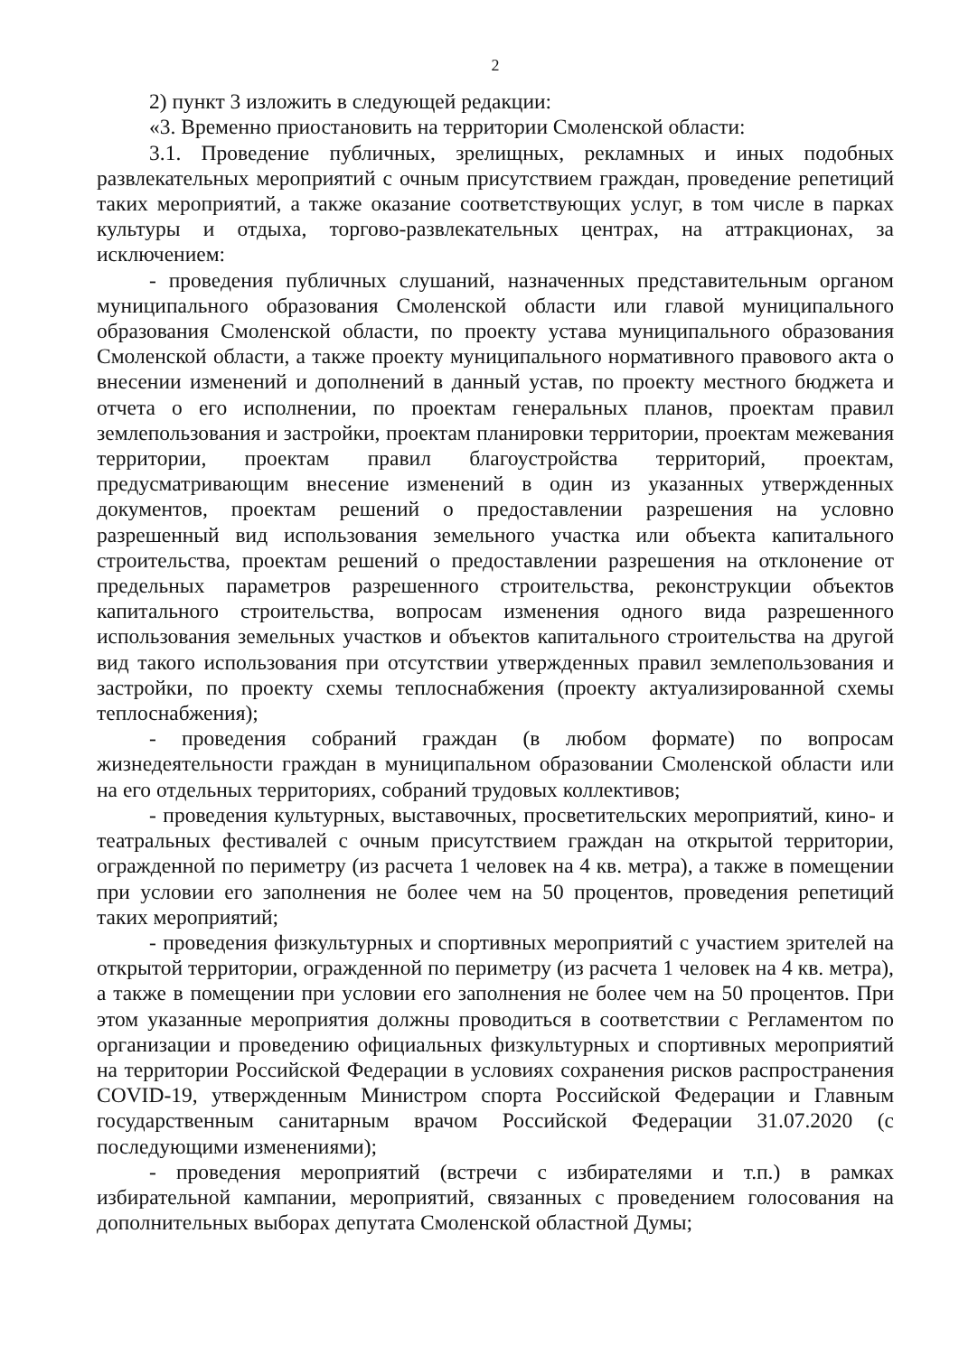2
2) пункт 3 изложить в следующей редакции:
«3. Временно приостановить на территории Смоленской области:
3.1. Проведение публичных, зрелищных, рекламных и иных подобных развлекательных мероприятий с очным присутствием граждан, проведение репетиций таких мероприятий, а также оказание соответствующих услуг, в том числе в парках культуры и отдыха, торгово-развлекательных центрах, на аттракционах, за исключением:
- проведения публичных слушаний, назначенных представительным органом муниципального образования Смоленской области или главой муниципального образования Смоленской области, по проекту устава муниципального образования Смоленской области, а также проекту муниципального нормативного правового акта о внесении изменений и дополнений в данный устав, по проекту местного бюджета и отчета о его исполнении, по проектам генеральных планов, проектам правил землепользования и застройки, проектам планировки территории, проектам межевания территории, проектам правил благоустройства территорий, проектам, предусматривающим внесение изменений в один из указанных утвержденных документов, проектам решений о предоставлении разрешения на условно разрешенный вид использования земельного участка или объекта капитального строительства, проектам решений о предоставлении разрешения на отклонение от предельных параметров разрешенного строительства, реконструкции объектов капитального строительства, вопросам изменения одного вида разрешенного использования земельных участков и объектов капитального строительства на другой вид такого использования при отсутствии утвержденных правил землепользования и застройки, по проекту схемы теплоснабжения (проекту актуализированной схемы теплоснабжения);
- проведения собраний граждан (в любом формате) по вопросам жизнедеятельности граждан в муниципальном образовании Смоленской области или на его отдельных территориях, собраний трудовых коллективов;
- проведения культурных, выставочных, просветительских мероприятий, кино- и театральных фестивалей с очным присутствием граждан на открытой территории, огражденной по периметру (из расчета 1 человек на 4 кв. метра), а также в помещении при условии его заполнения не более чем на 50 процентов, проведения репетиций таких мероприятий;
- проведения физкультурных и спортивных мероприятий с участием зрителей на открытой территории, огражденной по периметру (из расчета 1 человек на 4 кв. метра), а также в помещении при условии его заполнения не более чем на 50 процентов. При этом указанные мероприятия должны проводиться в соответствии с Регламентом по организации и проведению официальных физкультурных и спортивных мероприятий на территории Российской Федерации в условиях сохранения рисков распространения COVID-19, утвержденным Министром спорта Российской Федерации и Главным государственным санитарным врачом Российской Федерации 31.07.2020 (с последующими изменениями);
- проведения мероприятий (встречи с избирателями и т.п.) в рамках избирательной кампании, мероприятий, связанных с проведением голосования на дополнительных выборах депутата Смоленской областной Думы;